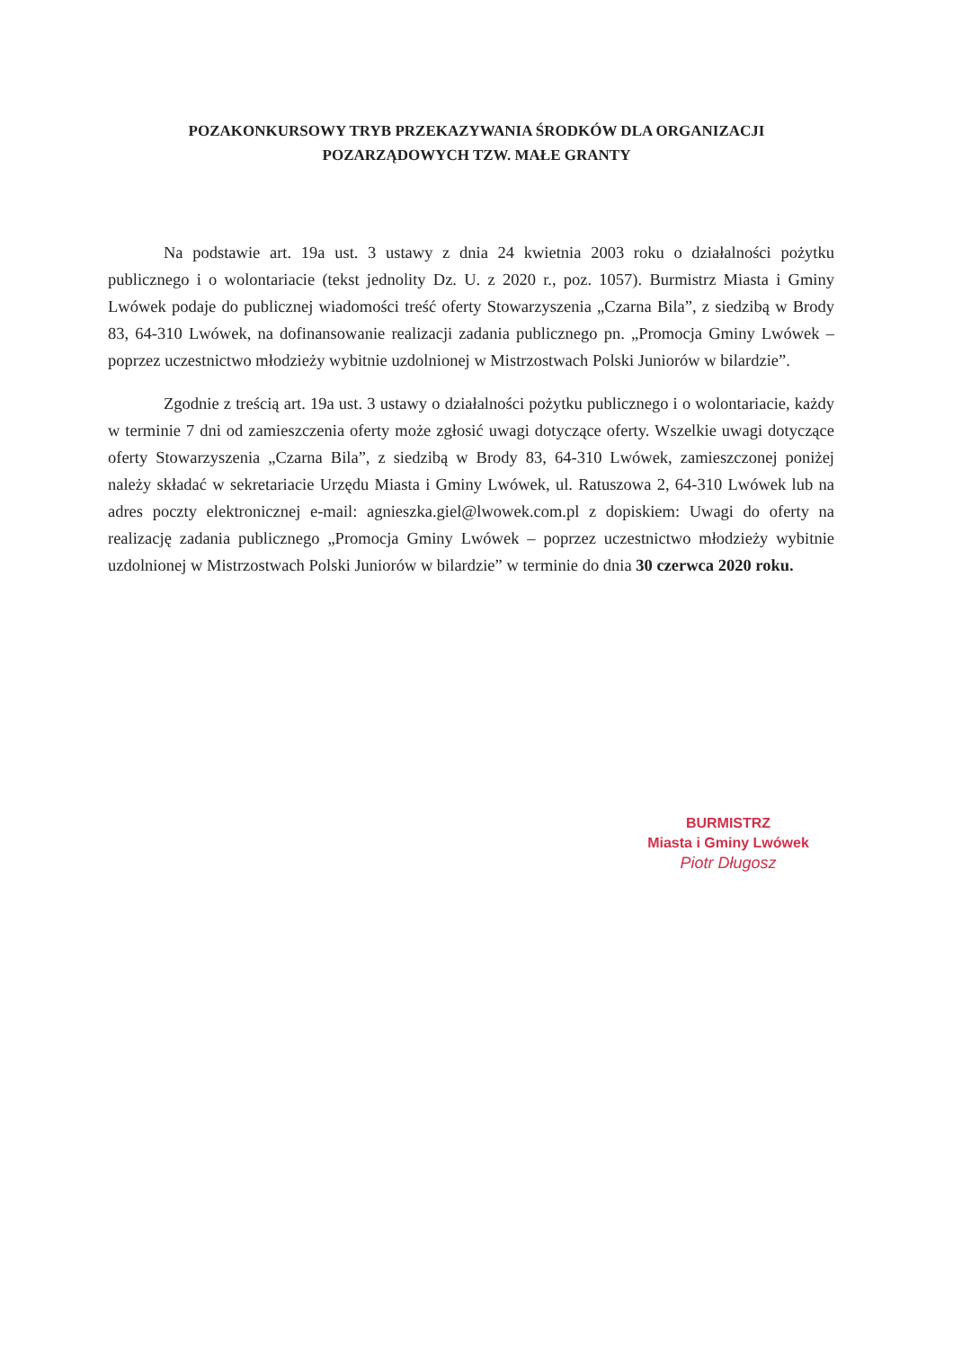POZAKONKURSOWY TRYB PRZEKAZYWANIA ŚRODKÓW DLA ORGANIZACJI
POZARZĄDOWYCH TZW. MAŁE GRANTY
Na podstawie art. 19a ust. 3 ustawy z dnia 24 kwietnia 2003 roku o działalności pożytku publicznego i o wolontariacie (tekst jednolity Dz. U. z 2020 r., poz. 1057). Burmistrz Miasta i Gminy Lwówek podaje do publicznej wiadomości treść oferty Stowarzyszenia „Czarna Bila”, z siedzibą w Brody 83, 64-310 Lwówek, na dofinansowanie realizacji zadania publicznego pn. „Promocja Gminy Lwówek – poprzez uczestnictwo młodzieży wybitnie uzdolnionej w Mistrzostwach Polski Juniorów w bilardzie”.
Zgodnie z treścią art. 19a ust. 3 ustawy o działalności pożytku publicznego i o wolontariacie, każdy w terminie 7 dni od zamieszczenia oferty może zgłosić uwagi dotyczące oferty. Wszelkie uwagi dotyczące oferty Stowarzyszenia „Czarna Bila”, z siedzibą w Brody 83, 64-310 Lwówek, zamieszczonej poniżej należy składać w sekretariacie Urzędu Miasta i Gminy Lwówek, ul. Ratuszowa 2, 64-310 Lwówek lub na adres poczty elektronicznej e-mail: agnieszka.giel@lwowek.com.pl z dopiskiem: Uwagi do oferty na realizację zadania publicznego „Promocja Gminy Lwówek – poprzez uczestnictwo młodzieży wybitnie uzdolnionej w Mistrzostwach Polski Juniorów w bilardzie” w terminie do dnia 30 czerwca 2020 roku.
BURMISTRZ
Miasta i Gminy Lwówek
Piotr Długosz